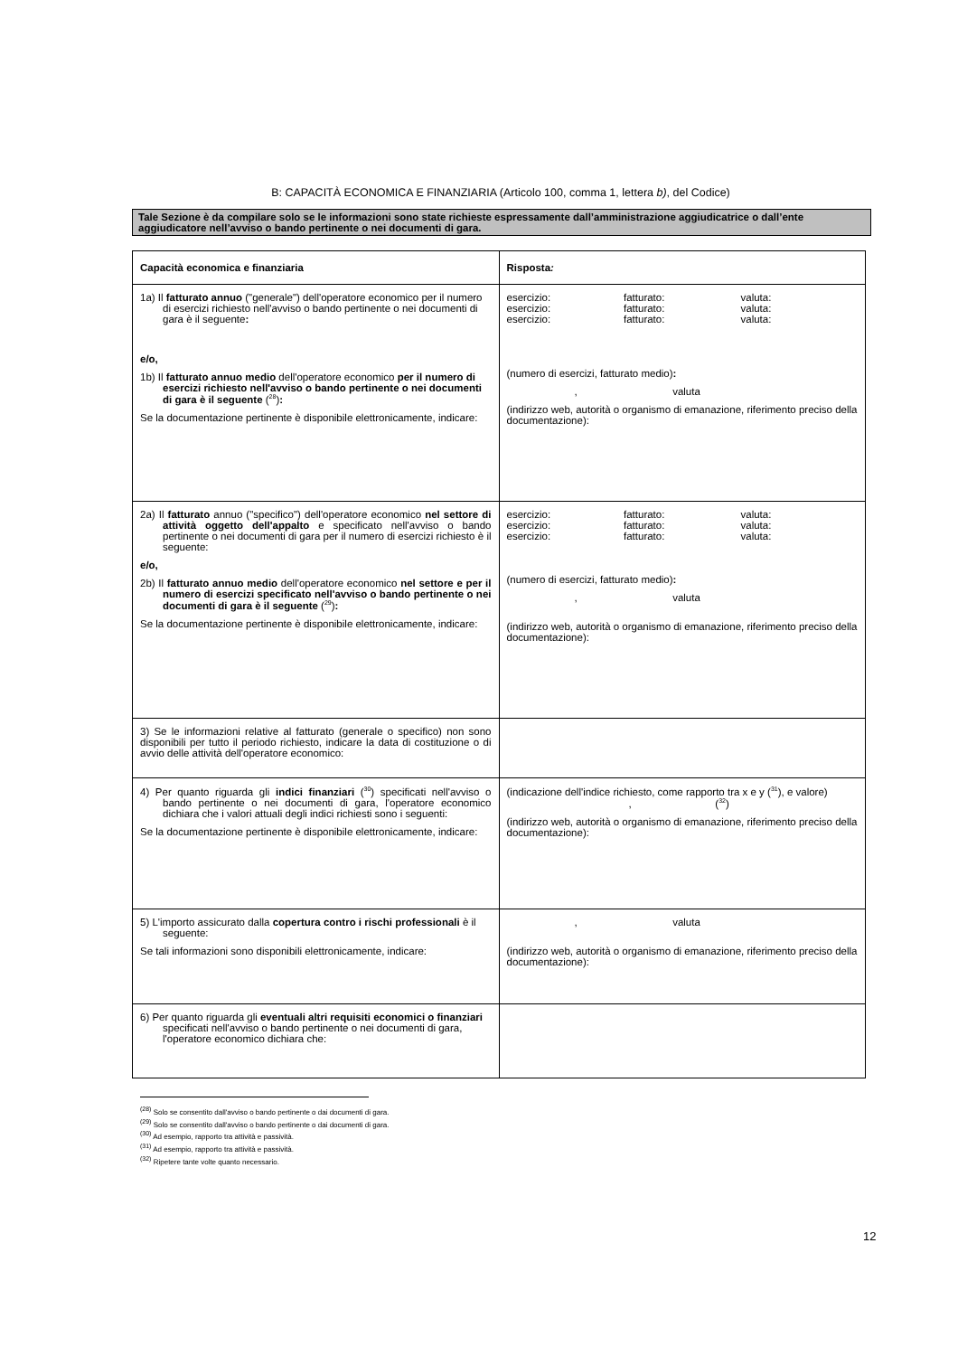B: CAPACITÀ ECONOMICA E FINANZIARIA (Articolo 100, comma 1, lettera b), del Codice)
Tale Sezione è da compilare solo se le informazioni sono state richieste espressamente dall’amministrazione aggiudicatrice o dall’ente aggiudicatore nell’avviso o bando pertinente o nei documenti di gara.
| Capacità economica e finanziaria | Risposta : |
| --- | --- |
| 1a) Il fatturato annuo ("generale") dell'operatore economico per il numero di esercizi richiesto nell'avviso o bando pertinente o nei documenti di gara è il seguente : e/o, 1b) Il fatturato annuo medio dell'operatore economico per il numero di esercizi richiesto nell'avviso o bando pertinente o nei documenti di gara è il seguente (<sup>28</sup>) : Se la documentazione pertinente è disponibile elettronicamente, indicare: | esercizio: fatturato: valuta: esercizio: fatturato: valuta: esercizio: fatturato: valuta: (numero di esercizi, fatturato medio) : , valuta (indirizzo web, autorità o organismo di emanazione, riferimento preciso della documentazione): |
| 2a) Il fatturato annuo ("specifico") dell'operatore economico nel settore di attività oggetto dell'appalto e specificato nell'avviso o bando pertinente o nei documenti di gara per il numero di esercizi richiesto è il seguente: e/o, 2b) Il fatturato annuo medio dell'operatore economico nel settore e per il numero di esercizi specificato nell'avviso o bando pertinente o nei documenti di gara è il seguente (<sup>29</sup>) : Se la documentazione pertinente è disponibile elettronicamente, indicare: | esercizio: fatturato: valuta: esercizio: fatturato: valuta: esercizio: fatturato: valuta: (numero di esercizi, fatturato medio) : , valuta (indirizzo web, autorità o organismo di emanazione, riferimento preciso della documentazione): |
| 3) Se le informazioni relative al fatturato (generale o specifico) non sono disponibili per tutto il periodo richiesto, indicare la data di costituzione o di avvio delle attività dell'operatore economico: | |
| 4) Per quanto riguarda gli indici finanziari (<sup>30</sup>) specificati nell'avviso o bando pertinente o nei documenti di gara, l'operatore economico dichiara che i valori attuali degli indici richiesti sono i seguenti: Se la documentazione pertinente è disponibile elettronicamente, indicare: | (indicazione dell'indice richiesto, come rapporto tra x e y (<sup>31</sup>), e valore) , (<sup>32</sup>) (indirizzo web, autorità o organismo di emanazione, riferimento preciso della documentazione): |
| 5) L'importo assicurato dalla copertura contro i rischi professionali è il seguente: Se tali informazioni sono disponibili elettronicamente, indicare: | , valuta (indirizzo web, autorità o organismo di emanazione, riferimento preciso della documentazione): |
| 6) Per quanto riguarda gli eventuali altri requisiti economici o finanziari specificati nell'avviso o bando pertinente o nei documenti di gara, l'operatore economico dichiara che: | |
<sup>(28)</sup> Solo se consentito dall'avviso o bando pertinente o dai documenti di gara.
<sup>(29)</sup> Solo se consentito dall'avviso o bando pertinente o dai documenti di gara.
<sup>(30)</sup> Ad esempio, rapporto tra attività e passività.
<sup>(31)</sup> Ad esempio, rapporto tra attività e passività.
<sup>(32)</sup> Ripetere tante volte quanto necessario.
12